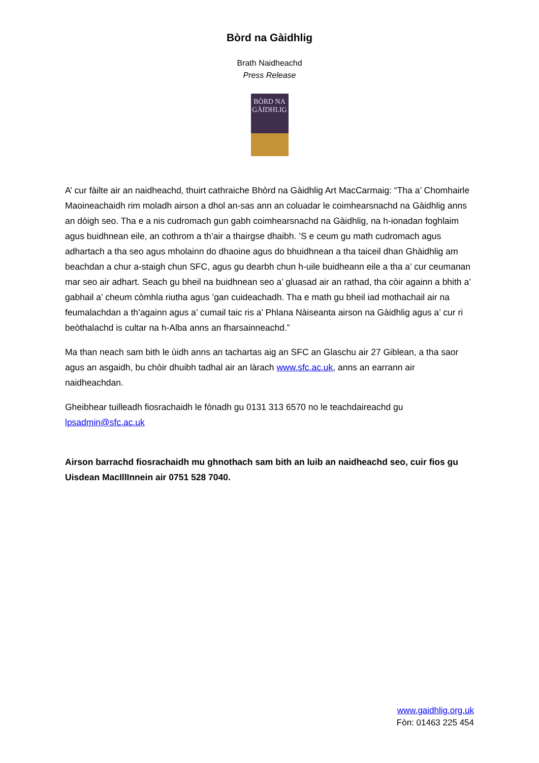Bòrd na Gàidhlig
Brath Naidheachd
Press Release
BÒRD NA GÀIDHLIG
A’ cur fàilte air an naidheachd, thuirt cathraiche Bhòrd na Gàidhlig Art MacCarmaig: “Tha a’ Chomhairle Maoineachaidh rim moladh airson a dhol an-sas ann an coluadar le coimhearsnachd na Gàidhlig anns an dòigh seo. Tha e a nis cudromach gun gabh coimhearsnachd na Gàidhlig, na h-ionadan foghlaim agus buidhnean eile, an cothrom a th’air a thairgse dhaibh. ’S e ceum gu math cudromach agus adhartach a tha seo agus mholainn do dhaoine agus do bhuidhnean a tha taiceil dhan Ghàidhlig am beachdan a chur a-staigh chun SFC, agus gu dearbh chun h-uile buidheann eile a tha a’ cur ceumanan mar seo air adhart. Seach gu bheil na buidhnean seo a’ gluasad air an rathad, tha còir againn a bhith a’ gabhail a’ cheum còmhla riutha agus ’gan cuideachadh. Tha e math gu bheil iad mothachail air na feumalachdan a th’againn agus a’ cumail taic ris a’ Phlana Nàiseanta airson na Gàidhlig agus a’ cur ri beòthalachd is cultar na h-Alba anns an fharsainneachd.”
Ma than neach sam bith le ùidh anns an tachartas aig an SFC an Glaschu air 27 Giblean, a tha saor agus an asgaidh, bu chòir dhuibh tadhal air an làrach www.sfc.ac.uk, anns an earrann air naidheachdan.
Gheibhear tuilleadh fiosrachaidh le fònadh gu 0131 313 6570 no le teachdaireachd gu lpsadmin@sfc.ac.uk
Airson barrachd fiosrachaidh mu ghnothach sam bith an luib an naidheachd seo, cuir fios gu Uisdean MacIllInnein air 0751 528 7040.
www.gaidhlig.org.uk
Fòn: 01463 225 454